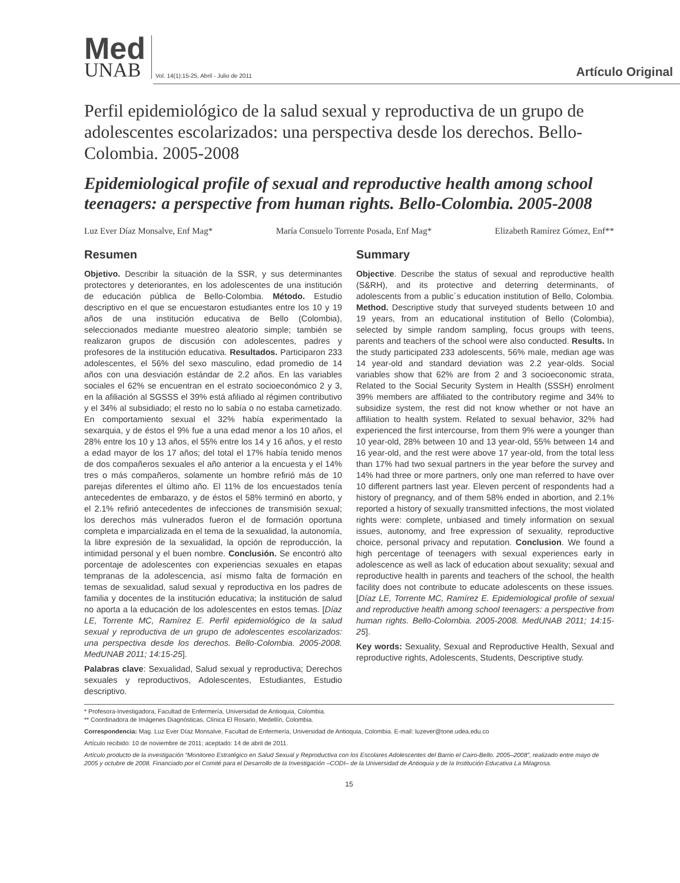Med
UNAB
Vol. 14(1):15-25, Abril - Julio de 2011
Artículo Original
Perfil epidemiológico de la salud sexual y reproductiva de un grupo de adolescentes escolarizados: una perspectiva desde los derechos. Bello-Colombia. 2005-2008
Epidemiological profile of sexual and reproductive health among school teenagers: a perspective from human rights. Bello-Colombia. 2005-2008
Luz Ever Díaz Monsalve, Enf Mag* María Consuelo Torrente Posada, Enf Mag* Elizabeth Ramírez Gómez, Enf**
Resumen
Objetivo. Describir la situación de la SSR, y sus determinantes protectores y deteriorantes, en los adolescentes de una institución de educación pública de Bello-Colombia. Método. Estudio descriptivo en el que se encuestaron estudiantes entre los 10 y 19 años de una institución educativa de Bello (Colombia), seleccionados mediante muestreo aleatorio simple; también se realizaron grupos de discusión con adolescentes, padres y profesores de la institución educativa. Resultados. Participaron 233 adolescentes, el 56% del sexo masculino, edad promedio de 14 años con una desviación estándar de 2.2 años. En las variables sociales el 62% se encuentran en el estrato socioeconómico 2 y 3, en la afiliación al SGSSS el 39% está afiliado al régimen contributivo y el 34% al subsidiado; el resto no lo sabía o no estaba carnetizado. En comportamiento sexual el 32% había experimentado la sexarquia, y de éstos el 9% fue a una edad menor a los 10 años, el 28% entre los 10 y 13 años, el 55% entre los 14 y 16 años, y el resto a edad mayor de los 17 años; del total el 17% había tenido menos de dos compañeros sexuales el año anterior a la encuesta y el 14% tres o más compañeros, solamente un hombre refirió más de 10 parejas diferentes el último año. El 11% de los encuestados tenía antecedentes de embarazo, y de éstos el 58% terminó en aborto, y el 2.1% refirió antecedentes de infecciones de transmisión sexual; los derechos más vulnerados fueron el de formación oportuna completa e imparcializada en el tema de la sexualidad, la autonomía, la libre expresión de la sexualidad, la opción de reproducción, la intimidad personal y el buen nombre. Conclusión. Se encontró alto porcentaje de adolescentes con experiencias sexuales en etapas tempranas de la adolescencia, así mismo falta de formación en temas de sexualidad, salud sexual y reproductiva en los padres de familia y docentes de la institución educativa; la institución de salud no aporta a la educación de los adolescentes en estos temas. [Díaz LE, Torrente MC, Ramírez E. Perfil epidemiológico de la salud sexual y reproductiva de un grupo de adolescentes escolarizados: una perspectiva desde los derechos. Bello-Colombia. 2005-2008. MedUNAB 2011; 14:15-25].
Palabras clave: Sexualidad, Salud sexual y reproductiva; Derechos sexuales y reproductivos, Adolescentes, Estudiantes, Estudio descriptivo.
Summary
Objective. Describe the status of sexual and reproductive health (S&RH), and its protective and deterring determinants, of adolescents from a public´s education institution of Bello, Colombia. Method. Descriptive study that surveyed students between 10 and 19 years, from an educational institution of Bello (Colombia), selected by simple random sampling, focus groups with teens, parents and teachers of the school were also conducted. Results. In the study participated 233 adolescents, 56% male, median age was 14 year-old and standard deviation was 2.2 year-olds. Social variables show that 62% are from 2 and 3 socioeconomic strata, Related to the Social Security System in Health (SSSH) enrolment 39% members are affiliated to the contributory regime and 34% to subsidize system, the rest did not know whether or not have an affiliation to health system. Related to sexual behavior, 32% had experienced the first intercourse, from them 9% were a younger than 10 year-old, 28% between 10 and 13 year-old, 55% between 14 and 16 year-old, and the rest were above 17 year-old, from the total less than 17% had two sexual partners in the year before the survey and 14% had three or more partners, only one man referred to have over 10 different partners last year. Eleven percent of respondents had a history of pregnancy, and of them 58% ended in abortion, and 2.1% reported a history of sexually transmitted infections, the most violated rights were: complete, unbiased and timely information on sexual issues, autonomy, and free expression of sexuality, reproductive choice, personal privacy and reputation. Conclusion. We found a high percentage of teenagers with sexual experiences early in adolescence as well as lack of education about sexuality; sexual and reproductive health in parents and teachers of the school, the health facility does not contribute to educate adolescents on these issues. [Díaz LE, Torrente MC, Ramírez E. Epidemiological profile of sexual and reproductive health among school teenagers: a perspective from human rights. Bello-Colombia. 2005-2008. MedUNAB 2011; 14:15-25].
Key words: Sexuality, Sexual and Reproductive Health, Sexual and reproductive rights, Adolescents, Students, Descriptive study.
* Profesora-Investigadora, Facultad de Enfermería, Universidad de Antioquia, Colombia.
** Coordinadora de Imágenes Diagnósticas, Clínica El Rosario, Medellín, Colombia.
Correspondencia: Mag. Luz Ever Díaz Monsalve, Facultad de Enfermería, Universidad de Antioquia, Colombia. E-mail: luzever@tone.udea.edu.co
Artículo recibido: 10 de noviembre de 2011; aceptado: 14 de abril de 2011.
Artículo producto de la investigación “Monitoreo Estratégico en Salud Sexual y Reproductiva con los Escolares Adolescentes del Barrio el Cairo-Bello. 2005–2008”, realizado entre mayo de 2005 y octubre de 2008. Financiado por el Comité para el Desarrollo de la Investigación –CODI– de la Universidad de Antioquia y de la Institución Educativa La Milagrosa.
15